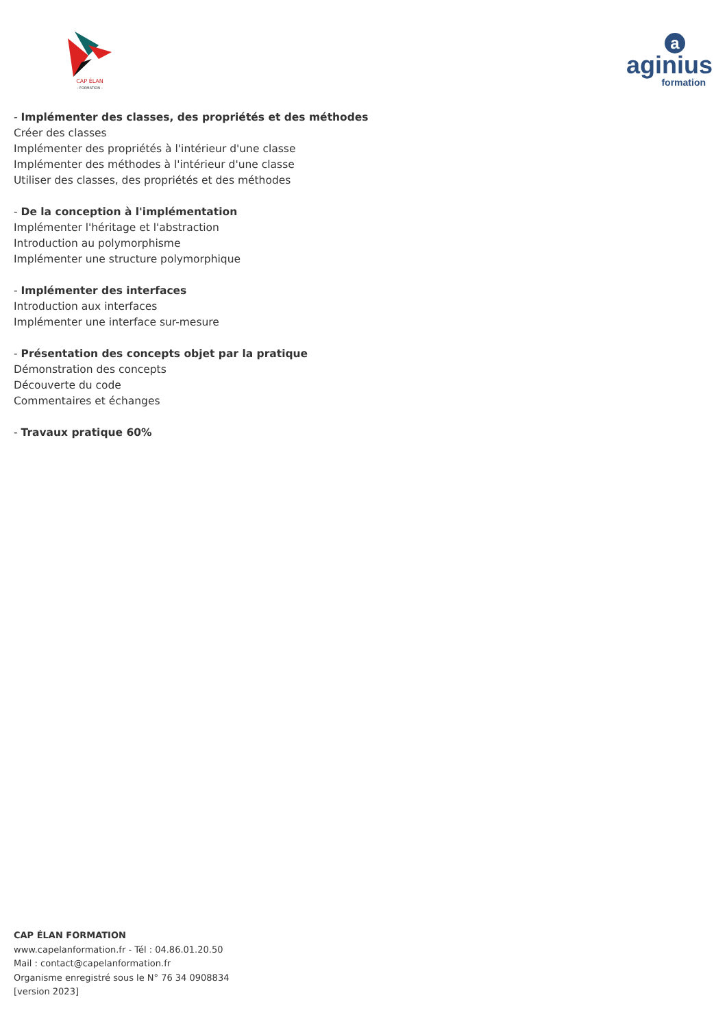CAP ÉLAN
– FORMATION –
a
aginius
formation
- Implémenter des classes, des propriétés et des méthodes
Créer des classes
Implémenter des propriétés à l'intérieur d'une classe
Implémenter des méthodes à l'intérieur d'une classe
Utiliser des classes, des propriétés et des méthodes
- De la conception à l'implémentation
Implémenter l'héritage et l'abstraction
Introduction au polymorphisme
Implémenter une structure polymorphique
- Implémenter des interfaces
Introduction aux interfaces
Implémenter une interface sur-mesure
- Présentation des concepts objet par la pratique
Démonstration des concepts
Découverte du code
Commentaires et échanges
- Travaux pratique 60%
CAP ÉLAN FORMATION
www.capelanformation.fr - Tél : 04.86.01.20.50
Mail : contact@capelanformation.fr
Organisme enregistré sous le N° 76 34 0908834
[version 2023]